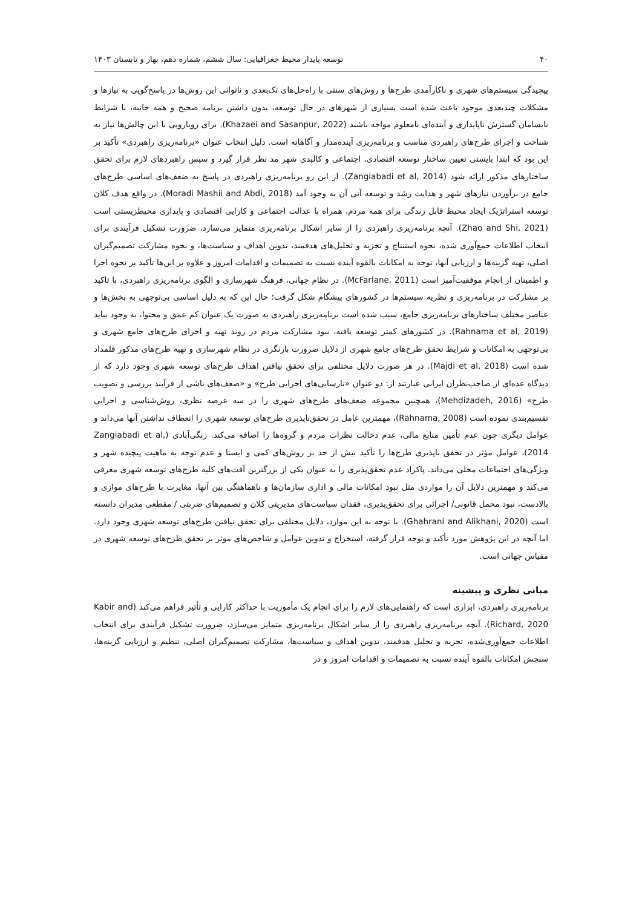۴۰ توسعه پایدار محیط جغرافیایی: سال ششم، شماره دهم، بهار و تابستان ۱۴۰۳
پیچیدگی سیستم‌های شهری و ناکارآمدی طرح‌ها و روش‌های سنتی با راه‌حل‌های تک‌بعدی و ناتوانی این روش‌ها در پاسخ‌گویی به نیازها و مشکلات چندبعدی موجود باعث شده است بسیاری از شهرهای در حال توسعه، بدون داشتن برنامه صحیح و همه جانبه، با شرایط نابسامان گسترش ناپایداری و آینده‌ای نامعلوم مواجه باشند (Khazaei and Sasanpur, 2022). برای رویارویی با این چالش‌ها نیاز به شناخت و اجرای طرح‌های راهبردی مناسب و برنامه‌ریزی آینده‌مدار و آگاهانه است. دلیل انتخاب عنوان «برنامه‌ریزی راهبردی» تأکید بر این بود که ابتدا بایستی تعیین ساختار توسعه اقتصادی، اجتماعی و کالبدی شهر مد نظر قرار گیرد و سپس راهبردهای لازم برای تحقق ساختارهای مذکور ارائه شود (Zangiabadi et al, 2014). از این رو برنامه‌ریزی راهبردی در پاسخ به ضعف‌های اساسی طرح‌های جامع در برآوردن نیازهای شهر و هدایت رشد و توسعه آتی آن به وجود آمد (Moradi Mashii and Abdi, 2018). در واقع هدف کلان توسعه استراتژیک ایجاد محیط قابل زندگی برای همه مردم، همراه با عدالت اجتماعی و کارایی اقتصادی و پایداری محیطزیستی است (Zhao and Shi, 2021). آنچه برنامه‌ریزی راهبردی را از سایر اشکال برنامه‌ریزی متمایز می‌سازد، ضرورت تشکیل فرآیندی برای انتخاب اطلاعات جمع‌آوری شده، نحوه استنتاج و تجزیه و تحلیل‌های هدفمند، تدوین اهداف و سیاست‌ها، و نحوه مشارکت تصمیم‌گیران اصلی، تهیه گزینه‌ها و ارزیابی آنها، توجه به امکانات بالقوه آینده نسبت به تصمیمات و اقدامات امروز و علاوه بر این‌ها تأکید بر نحوه اجرا و اطمینان از انجام موفقیت‌آمیز است (McFarlane, 2011). در نظام جهانی، فرهنگ شهرسازی و الگوی برنامه‌ریزی راهبردی، با تاکید بر مشارکت در برنامه‌ریزی و نظریه سیستم‌ها در کشورهای پیشگام شکل گرفت؛ حال این که به دلیل اساسی بی‌توجهی به بخش‌ها و عناصر مختلف ساختارهای برنامه‌ریزی جامع، سبب شده است برنامه‌ریزی راهبردی به صورت یک عنوان کم عمق و محتوا، به وجود بیاید (Rahnama et al, 2019). در کشورهای کمتر توسعه یافته، نبود مشارکت مردم در روند تهیه و اجرای طرح‌های جامع شهری و بی‌توجهی به امکانات و شرایط تحقق طرح‌های جامع شهری از دلایل ضرورت بازنگری در نظام شهرسازی و تهیه طرح‌های مذکور قلمداد شده است (Majdi et al, 2018). در هر صورت دلایل مختلفی برای تحقق نیافتن اهداف طرح‌های توسعه شهری وجود دارد که از دیدگاه عده‌ای از صاحب‌نظران ایرانی عبارتند از: دو عنوان «نارسایی‌های اجرایی طرح» و «ضعف‌های ناشی از فرآیند بررسی و تصویب طرح» (Mehdizadeh, 2016)، همچنین مجموعه ضعف‌های طرح‌های شهری را در سه عرصه نظری، روش‌شناسی و اجرایی تقسیم‌بندی نموده است (Rahnama, 2008)، مهمترین عامل در تحقق‌ناپذیری طرح‌های توسعه شهری را انعطاف نداشتن آنها می‌داند و عوامل دیگری چون عدم تأمین منابع مالی، عدم دخالت نظرات مردم و گروه‌ها را اضافه می‌کند. زنگی‌آبادی (Zangiabadi et al, 2014)، عوامل مؤثر در تحقق ناپذیری طرح‌ها را تأکید بیش از حد بر روش‌های کمی و ایستا و عدم توجه به ماهیت پیچیده شهر و ویژگی‌های اجتماعات محلی می‌داند. پاکزاد عدم تحقق‌پذیری را به عنوان یکی از بزرگترین آفت‌های کلیه طرح‌های توسعه شهری معرفی می‌کند و مهمترین دلایل آن را مواردی مثل نبود امکانات مالی و اداری سازمان‌ها و ناهماهنگی بین آنها، مغایرت با طرح‌های موازی و بالادست، نبود محمل قانونی/ اجرائی برای تحقق‌پذیری، فقدان سیاست‌های مدیریتی کلان و تصمیم‌های ضربتی / مقطعی مدیران دانسته است (Ghahrani and Alikhani, 2020). با توجه به این موارد، دلایل مختلفی برای تحقق نیافتن طرح‌های توسعه شهری وجود دارد. اما آنچه در این پژوهش مورد تأکید و توجه قرار گرفته، استخراج و تدوین عوامل و شاخص‌های موثر بر تحقق طرح‌های توسعه شهری در مقیاس جهانی است.
مبانی نظری و پیشینه
برنامه‌ریزی راهبردی، ابزاری است که راهنمایی‌های لازم را برای انجام یک مأموریت با حداکثر کارایی و تأثیر فراهم می‌کند (Kabir and Richard, 2020). آنچه برنامه‌ریزی راهبردی را از سایر اشکال برنامه‌ریزی متمایز می‌سازد، ضرورت تشکیل فرآیندی برای انتخاب اطلاعات جمع‌آوری‌شده، تجزیه و تحلیل هدفمند، تدوین اهداف و سیاست‌ها، مشارکت تصمیم‌گیران اصلی، تنظیم و ارزیابی گزینه‌ها، سنجش امکانات بالقوه آینده نسبت به تصمیمات و اقدامات امروز و در